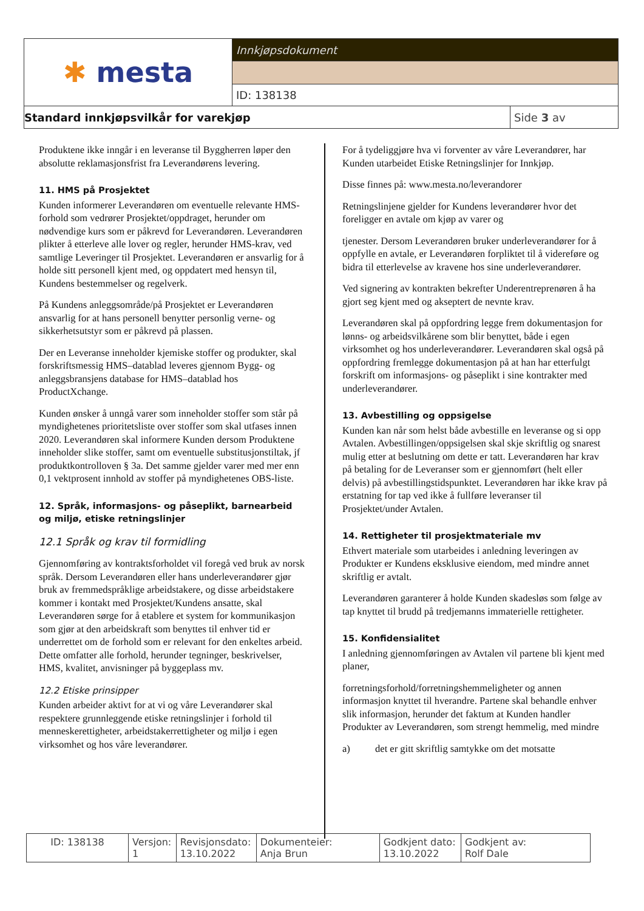| ✱ mesta | Innkjøpsdokument |
| | ID: 138138 |
| Standard innkjøpsvilkår for varekjøp | Side 3 av |
Produktene ikke inngår i en leveranse til Byggherren løper den absolutte reklamasjonsfrist fra Leverandørens levering.
11. HMS på Prosjektet
Kunden informerer Leverandøren om eventuelle relevante HMS-forhold som vedrører Prosjektet/oppdraget, herunder om nødvendige kurs som er påkrevd for Leverandøren. Leverandøren plikter å etterleve alle lover og regler, herunder HMS-krav, ved samtlige Leveringer til Prosjektet. Leverandøren er ansvarlig for å holde sitt personell kjent med, og oppdatert med hensyn til, Kundens bestemmelser og regelverk.
På Kundens anleggsområde/på Prosjektet er Leverandøren ansvarlig for at hans personell benytter personlig verne- og sikkerhetsutstyr som er påkrevd på plassen.
Der en Leveranse inneholder kjemiske stoffer og produkter, skal forskriftsmessig HMS–datablad leveres gjennom Bygg- og anleggsbransjens database for HMS–datablad hos ProductXchange.
Kunden ønsker å unngå varer som inneholder stoffer som står på myndighetenes prioritetsliste over stoffer som skal utfases innen 2020. Leverandøren skal informere Kunden dersom Produktene inneholder slike stoffer, samt om eventuelle substitusjonstiltak, jf produktkontrolloven § 3a. Det samme gjelder varer med mer enn 0,1 vektprosent innhold av stoffer på myndighetenes OBS-liste.
12. Språk, informasjons- og påseplikt, barnearbeid og miljø, etiske retningslinjer
12.1 Språk og krav til formidling
Gjennomføring av kontraktsforholdet vil foregå ved bruk av norsk språk. Dersom Leverandøren eller hans underleverandører gjør bruk av fremmedspråklige arbeidstakere, og disse arbeidstakere kommer i kontakt med Prosjektet/Kundens ansatte, skal Leverandøren sørge for å etablere et system for kommunikasjon som gjør at den arbeidskraft som benyttes til enhver tid er underrettet om de forhold som er relevant for den enkeltes arbeid. Dette omfatter alle forhold, herunder tegninger, beskrivelser, HMS, kvalitet, anvisninger på byggeplass mv.
12.2 Etiske prinsipper
Kunden arbeider aktivt for at vi og våre Leverandører skal respektere grunnleggende etiske retningslinjer i forhold til menneskerettigheter, arbeidstakerrettigheter og miljø i egen virksomhet og hos våre leverandører.
For å tydeliggjøre hva vi forventer av våre Leverandører, har Kunden utarbeidet Etiske Retningslinjer for Innkjøp.
Disse finnes på: www.mesta.no/leverandorer
Retningslinjene gjelder for Kundens leverandører hvor det foreligger en avtale om kjøp av varer og
tjenester. Dersom Leverandøren bruker underleverandører for å oppfylle en avtale, er Leverandøren forpliktet til å videreføre og bidra til etterlevelse av kravene hos sine underleverandører.
Ved signering av kontrakten bekrefter Underentreprenøren å ha gjort seg kjent med og akseptert de nevnte krav.
Leverandøren skal på oppfordring legge frem dokumentasjon for lønns- og arbeidsvilkårene som blir benyttet, både i egen virksomhet og hos underleverandører. Leverandøren skal også på oppfordring fremlegge dokumentasjon på at han har etterfulgt forskrift om informasjons- og påseplikt i sine kontrakter med underleverandører.
13. Avbestilling og oppsigelse
Kunden kan når som helst både avbestille en leveranse og si opp Avtalen. Avbestillingen/oppsigelsen skal skje skriftlig og snarest mulig etter at beslutning om dette er tatt. Leverandøren har krav på betaling for de Leveranser som er gjennomført (helt eller delvis) på avbestillingstidspunktet. Leverandøren har ikke krav på erstatning for tap ved ikke å fullføre leveranser til Prosjektet/under Avtalen.
14. Rettigheter til prosjektmateriale mv
Ethvert materiale som utarbeides i anledning leveringen av Produkter er Kundens eksklusive eiendom, med mindre annet skriftlig er avtalt.
Leverandøren garanterer å holde Kunden skadesløs som følge av tap knyttet til brudd på tredjemanns immaterielle rettigheter.
15. Konfidensialitet
I anledning gjennomføringen av Avtalen vil partene bli kjent med planer,
forretningsforhold/forretningshemmeligheter og annen informasjon knyttet til hverandre. Partene skal behandle enhver slik informasjon, herunder det faktum at Kunden handler Produkter av Leverandøren, som strengt hemmelig, med mindre
a) det er gitt skriftlig samtykke om det motsatte
| ID: 138138 | Versjon: 1 | Revisjonsdato: 13.10.2022 | Dokumenteier: Anja Brun | Godkjent dato: 13.10.2022 | Godkjent av: Rolf Dale |